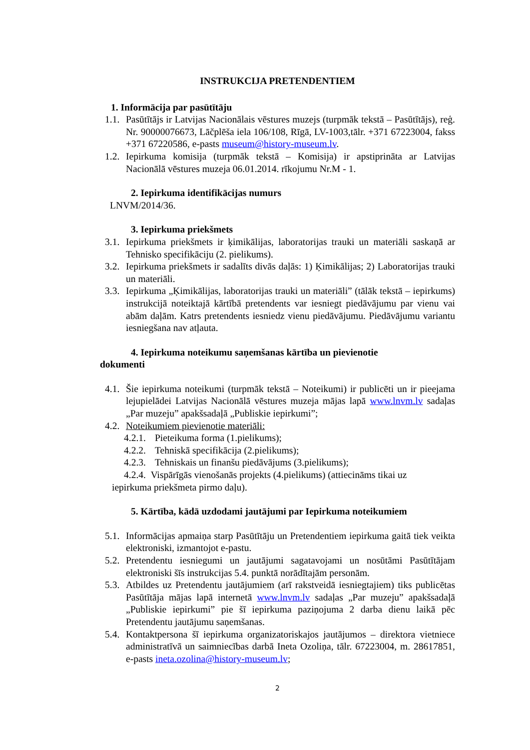INSTRUKCIJA PRETENDENTIEM
1. Informācija par pasūtītāju
1.1. Pasūtītājs ir Latvijas Nacionālais vēstures muzejs (turpmāk tekstā – Pasūtītājs), reģ. Nr. 90000076673, Lāčplēša iela 106/108, Rīgā, LV-1003,tālr. +371 67223004, fakss +371 67220586, e-pasts museum@history-museum.lv.
1.2. Iepirkuma komisija (turpmāk tekstā – Komisija) ir apstiprināta ar Latvijas Nacionālā vēstures muzeja 06.01.2014. rīkojumu Nr.M - 1.
2. Iepirkuma identifikācijas numurs
LNVM/2014/36.
3. Iepirkuma priekšmets
3.1. Iepirkuma priekšmets ir ķimikālijas, laboratorijas trauki un materiāli saskaņā ar Tehnisko specifikāciju (2. pielikums).
3.2. Iepirkuma priekšmets ir sadalīts divās daļās: 1) Ķimikālijas; 2) Laboratorijas trauki un materiāli.
3.3. Iepirkuma „Ķimikālijas, laboratorijas trauki un materiāli” (tālāk tekstā – iepirkums) instrukcijā noteiktajā kārtībā pretendents var iesniegt piedāvājumu par vienu vai abām daļām. Katrs pretendents iesniedz vienu piedāvājumu. Piedāvājumu variantu iesniegšana nav atļauta.
4. Iepirkuma noteikumu saņemšanas kārtība un pievienotie
dokumenti
4.1. Šie iepirkuma noteikumi (turpmāk tekstā – Noteikumi) ir publicēti un ir pieejama lejupielādei Latvijas Nacionālā vēstures muzeja mājas lapā www.lnvm.lv sadaļas „Par muzeju” apakšsadaļā „Publiskie iepirkumi”;
4.2. Noteikumiem pievienotie materiāli:
4.2.1. Pieteikuma forma (1.pielikums);
4.2.2. Tehniskā specifikācija (2.pielikums);
4.2.3. Tehniskais un finanšu piedāvājums (3.pielikums);
4.2.4. Vispārīgās vienošanās projekts (4.pielikums) (attiecināms tikai uz
iepirkuma priekšmeta pirmo daļu).
5. Kārtība, kādā uzdodami jautājumi par Iepirkuma noteikumiem
5.1. Informācijas apmaiņa starp Pasūtītāju un Pretendentiem iepirkuma gaitā tiek veikta elektroniski, izmantojot e-pastu.
5.2. Pretendentu iesniegumi un jautājumi sagatavojami un nosūtāmi Pasūtītājam elektroniski šīs instrukcijas 5.4. punktā norādītajām personām.
5.3. Atbildes uz Pretendentu jautājumiem (arī rakstveidā iesniegtajiem) tiks publicētas Pasūtītāja mājas lapā internetā www.lnvm.lv sadaļas „Par muzeju” apakšsadaļā „Publiskie iepirkumi” pie šī iepirkuma paziņojuma 2 darba dienu laikā pēc Pretendentu jautājumu saņemšanas.
5.4. Kontaktpersona šī iepirkuma organizatoriskajos jautājumos – direktora vietniece administratīvā un saimniecības darbā Ineta Ozoliņa, tālr. 67223004, m. 28617851, e-pasts ineta.ozolina@history-museum.lv;
2